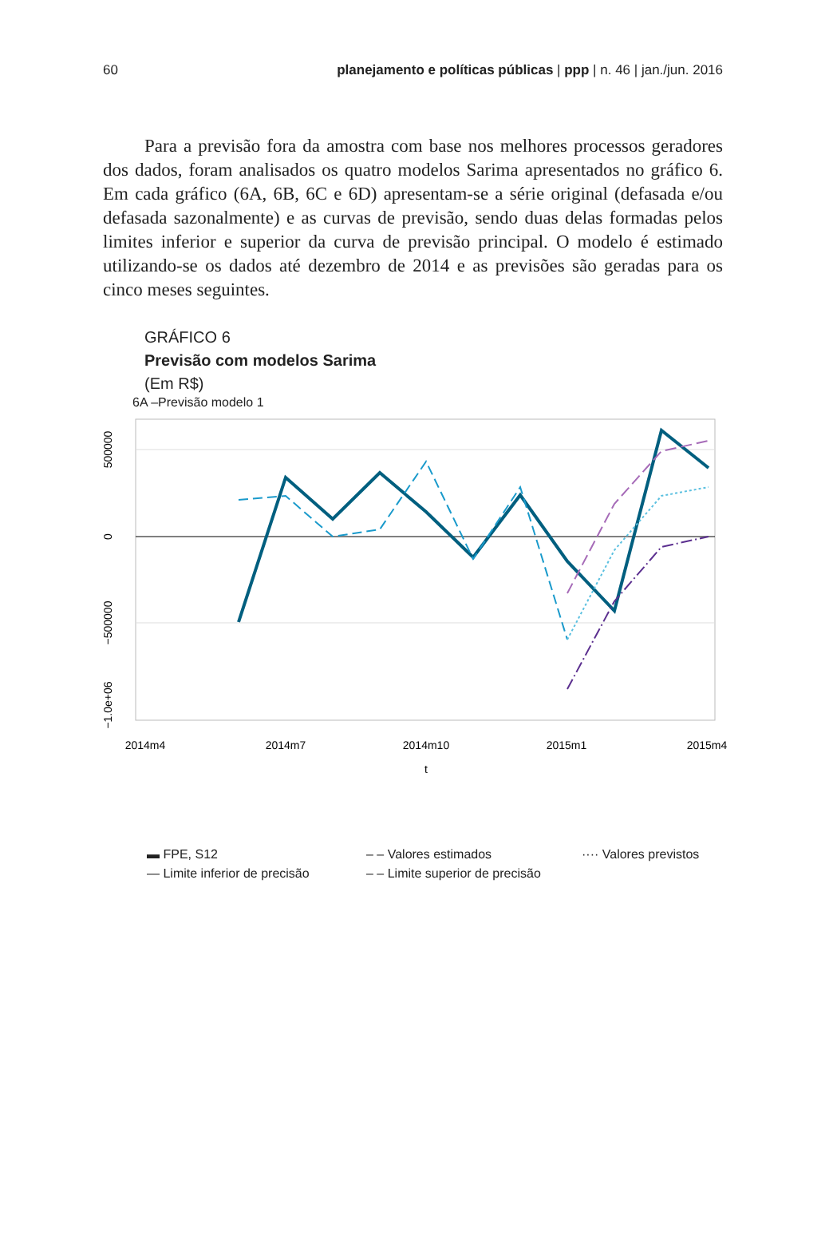60 planejamento e políticas públicas | ppp | n. 46 | jan./jun. 2016
Para a previsão fora da amostra com base nos melhores processos geradores dos dados, foram analisados os quatro modelos Sarima apresentados no gráfico 6. Em cada gráfico (6A, 6B, 6C e 6D) apresentam-se a série original (defasada e/ou defasada sazonalmente) e as curvas de previsão, sendo duas delas formadas pelos limites inferior e superior da curva de previsão principal. O modelo é estimado utilizando-se os dados até dezembro de 2014 e as previsões são geradas para os cinco meses seguintes.
GRÁFICO 6
Previsão com modelos Sarima
(Em R$)
6A –Previsão modelo 1
500000
0
−500000
−1.0e+06
2014m4
2014m7
2014m10
2015m1
2015m4
t
▬ FPE, S12 – – Valores estimados ···· Valores previstos — Limite inferior de precisão – – Limite superior de precisão